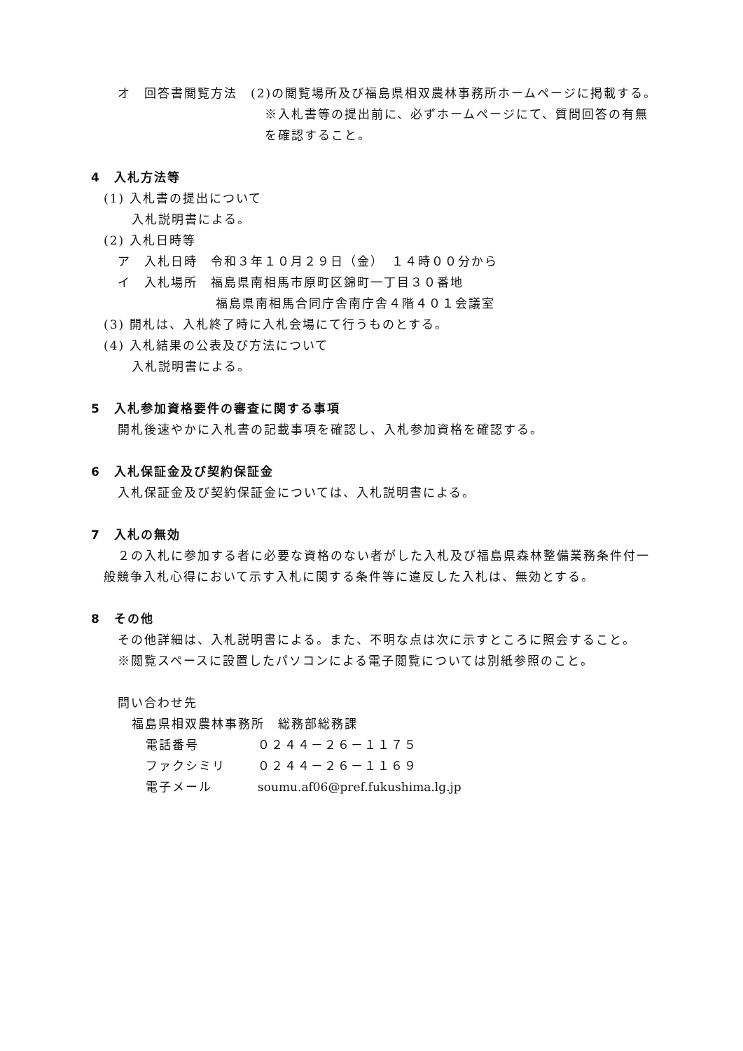オ　回答書閲覧方法 (2)の閲覧場所及び福島県相双農林事務所ホームページに掲載する。
※入札書等の提出前に、必ずホームページにて、質問回答の有無を確認すること。
4　入札方法等
(1) 入札書の提出について
入札説明書による。
(2) 入札日時等
ア　入札日時　令和３年１０月２９日（金）　１４時００分から
イ　入札場所　福島県南相馬市原町区錦町一丁目３０番地
福島県南相馬合同庁舎南庁舎４階４０１会議室
(3) 開札は、入札終了時に入札会場にて行うものとする。
(4) 入札結果の公表及び方法について
入札説明書による。
5　入札参加資格要件の審査に関する事項
開札後速やかに入札書の記載事項を確認し、入札参加資格を確認する。
6　入札保証金及び契約保証金
入札保証金及び契約保証金については、入札説明書による。
7　入札の無効
２の入札に参加する者に必要な資格のない者がした入札及び福島県森林整備業務条件付一般競争入札心得において示す入札に関する条件等に違反した入札は、無効とする。
8　その他
その他詳細は、入札説明書による。また、不明な点は次に示すところに照会すること。
※閲覧スペースに設置したパソコンによる電子閲覧については別紙参照のこと。
問い合わせ先
福島県相双農林事務所　総務部総務課
電話番号 ０２４４－２６－１１７５
ファクシミリ ０２４４－２６－１１６９
電子メール soumu.af06@pref.fukushima.lg.jp